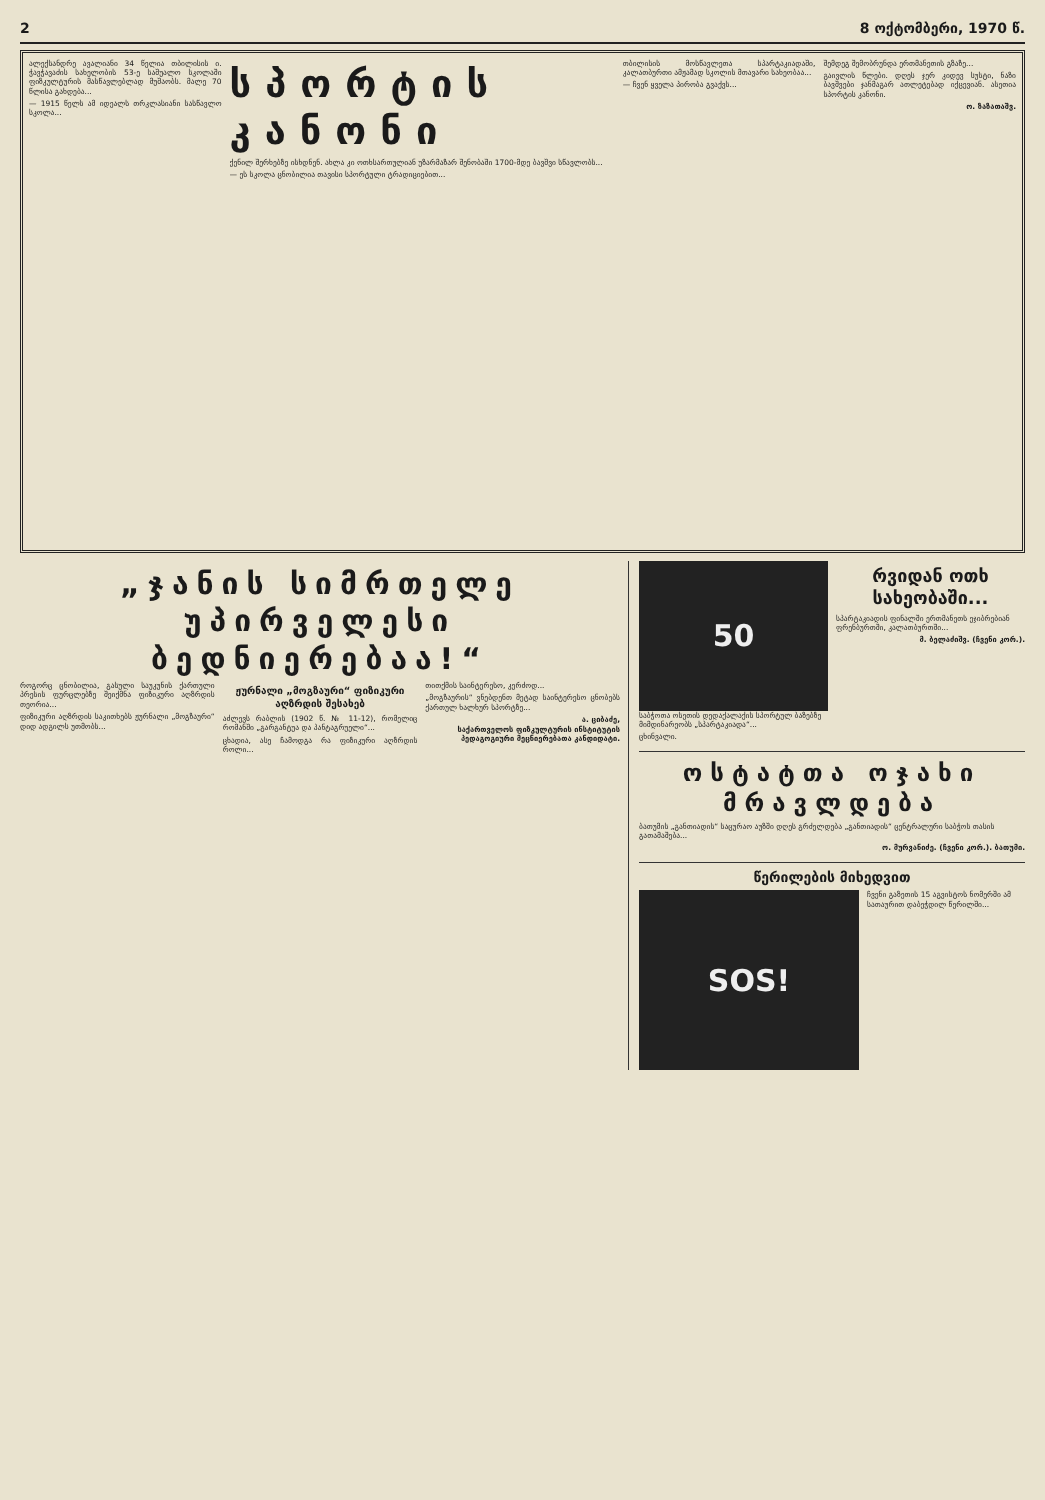2 8 ოქტომბერი, 1970 წ.
ალექსანდრე ავალიანი 34 წელია თბილისის ი. ჭავჭავაძის სახელობის 53-ე საშუალო სკოლაში ფიზკულტურის მასწავლებლად მუშაობს. მალე 70 წლისა გახდება...
— 1915 წელს ამ იდეალს თრკლასიანი სასწავლო სკოლა...
სპორტის კანონი
ქენილ შერხებზე ისხდნენ. ახლა კი ოთხსართულიან უზარმაზარ შენობაში 1700-მდე ბავშვი სწავლობს...
— ეს სკოლა ცნობილია თავისი სპორტული ტრადიციებით...
თბილისის მოსწავლეთა სპარტაკიადაში, კალათბურთი ამჟამად სკოლის მთავარი სახეობაა...
— ჩვენ ყველა პირობა გვაქვს...
შემდეგ შემობრუნდა ერთმანეთის გზაზე...
გაივლის წლები. დღეს ჯერ კიდევ სუსტი, ნაზი ბავშვები ჯანმაგარ ათლეტებად იქცევიან. ასეთია სპორტის კანონი.
ო. ზაზათაშვ.
„ჯანის სიმრთელე უპირველესი ბედნიერებაა!“
როგორც ცნობილია, გასული საუკუნის ქართული პრესის ფურცლებზე შეიქმნა ფიზიკური აღზრდის თეორია...
ფიზიკური აღზრდის საკითხებს ჟურნალი „მოგზაური“ დიდ ადგილს უთმობს...
ჟურნალი „მოგზაური“ ფიზიკური აღზრდის შესახებ
აძლევს რაბლის (1902 წ. № 11-12), რომელიც რომანში „გარგანტუა და პანტაგრუელი“...
ცხადია, ასე ჩამოდგა რა ფიზიკური აღზრდის როლი...
თითქმის საინტერესო, კერძოდ...
„მოგზაურის“ ვნებდენთ მეტად საინტერესო ცნობებს ქართულ ხალხურ სპორტზე...
ა. ციბაძე,
საქართველოს ფიზკულტურის ინსტიტუტის პედაგოგიური მეცნიერებათა კანდიდატი.
50
საბჭოთა ოსეთის დედაქალაქის სპორტულ ბაზებზე მიმდინარეობს „სპარტაკიადა“...
ცხინვალი.
რვიდან ოთხ სახეობაში...
სპარტაკიადის ფინალში ერთმანეთს ეჯიბრებიან ფრენბურთში, კალათბურთში...
მ. ბელაძიშვ. (ჩვენი კორ.).
ოსტატთა ოჯახი მრავლდება
ბათუმის „განთიადის“ საცურაო აუზში დღეს გრძელდება „განთიადის“ ცენტრალური საბჭოს თასის გათამაშება...
ო. მურვანიძე. (ჩვენი კორ.). ბათუმი.
წერილების მიხედვით
SOS!
ჩვენი გაზეთის 15 აგვისტოს ნომერში ამ სათაურით დაბეჭდილ წერილში...